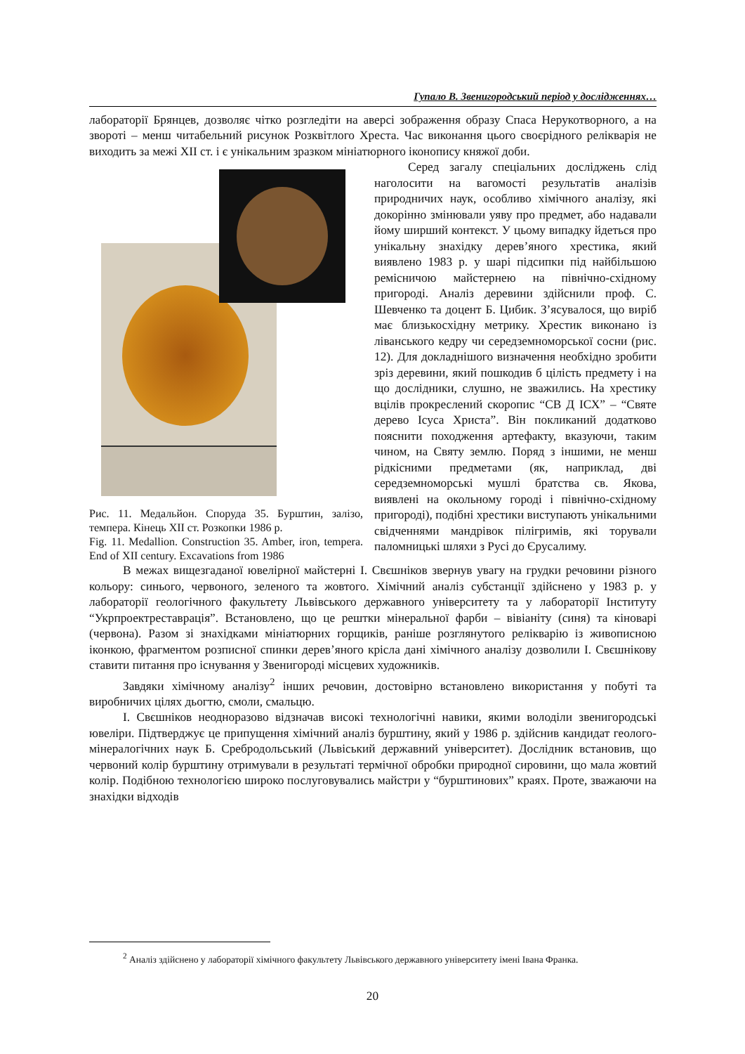Гупало В. Звенигородський період у дослідженнях…
лабораторії Брянцев, дозволяє чітко розгледіти на аверсі зображення образу Спаса Нерукотворного, а на звороті – менш читабельний рисунок Розквітлого Хреста. Час виконання цього своєрідного релікварія не виходить за межі XII ст. і є унікальним зразком мініатюрного іконопису княжої доби.
Рис. 11. Медальйон. Споруда 35. Бурштин, залізо, темпера. Кінець XII ст. Розкопки 1986 р.
Fig. 11. Medallion. Construction 35. Amber, iron, tempera. End of XII century. Excavations from 1986
Серед загалу спеціальних досліджень слід наголосити на вагомості результатів аналізів природничих наук, особливо хімічного аналізу, які докорінно змінювали уяву про предмет, або надавали йому ширший контекст. У цьому випадку йдеться про унікальну знахідку дерев’яного хрестика, який виявлено 1983 р. у шарі підсипки під найбільшою ремісничою майстернею на північно-східному пригороді. Аналіз деревини здійснили проф. С. Шевченко та доцент Б. Цибик. З’ясувалося, що виріб має близькосхідну метрику. Хрестик виконано із ліванського кедру чи середземноморської сосни (рис. 12). Для докладнішого визначення необхідно зробити зріз деревини, який пошкодив б цілість предмету і на що дослідники, слушно, не зважились. На хрестику вцілів прокреслений скоропис “СВ Д ІСХ” – “Святе дерево Ісуса Христа”. Він покликаний додатково пояснити походження артефакту, вказуючи, таким чином, на Святу землю. Поряд з іншими, не менш рідкісними предметами (як, наприклад, дві середземноморські мушлі братства св. Якова, виявлені на окольному городі і північно-східному пригороді), подібні хрестики виступають унікальними свідченнями мандрівок пілігримів, які торували паломницькі шляхи з Русі до Єрусалиму.
В межах вищезгаданої ювелірної майстерні І. Свєшніков звернув увагу на грудки речовини різного кольору: синього, червоного, зеленого та жовтого. Хімічний аналіз субстанції здійснено у 1983 р. у лабораторії геологічного факультету Львівського державного університету та у лабораторії Інституту “Укрпроектреставрація”. Встановлено, що це рештки мінеральної фарби – вівіаніту (синя) та кіноварі (червона). Разом зі знахідками мініатюрних горщиків, раніше розглянутого релікварію із живописною іконкою, фрагментом розписної спинки дерев’яного крісла дані хімічного аналізу дозволили І. Свєшнікову ставити питання про існування у Звенигороді місцевих художників.
Завдяки хімічному аналізу<sup>2</sup> інших речовин, достовірно встановлено використання у побуті та виробничих цілях дьогтю, смоли, смальцю.
І. Свєшніков неодноразово відзначав високі технологічні навики, якими володіли звенигородські ювеліри. Підтверджує це припущення хімічний аналіз бурштину, який у 1986 р. здійснив кандидат геолого-мінералогічних наук Б. Сребродольський (Львіський державний університет). Дослідник встановив, що червоний колір бурштину отримували в результаті термічної обробки природної сировини, що мала жовтий колір. Подібною технологією широко послуговувались майстри у “бурштинових” краях. Проте, зважаючи на знахідки відходів
<sup>2</sup> Аналіз здійснено у лабораторії хімічного факультету Львівського державного університету імені Івана Франка.
20